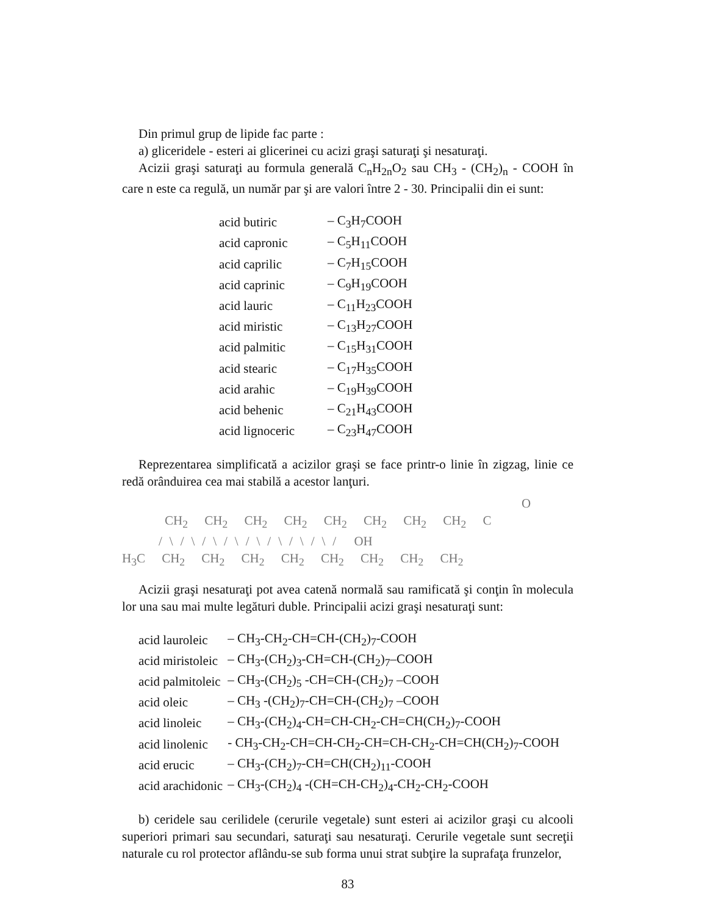Din primul grup de lipide fac parte :
a) gliceridele - esteri ai glicerinei cu acizi graşi saturaţi şi nesaturaţi.
Acizii graşi saturaţi au formula generală C<sub>n</sub>H<sub>2n</sub>O<sub>2</sub> sau CH<sub>3</sub> - (CH<sub>2</sub>)<sub>n</sub> - COOH în care n este ca regulă, un număr par şi are valori între 2 - 30. Principalii din ei sunt:
| acid butiric | – C<sub>3</sub>H<sub>7</sub>COOH |
| acid capronic | – C<sub>5</sub>H<sub>11</sub>COOH |
| acid caprilic | – C<sub>7</sub>H<sub>15</sub>COOH |
| acid caprinic | – C<sub>9</sub>H<sub>19</sub>COOH |
| acid lauric | – C<sub>11</sub>H<sub>23</sub>COOH |
| acid miristic | – C<sub>13</sub>H<sub>27</sub>COOH |
| acid palmitic | – C<sub>15</sub>H<sub>31</sub>COOH |
| acid stearic | – C<sub>17</sub>H<sub>35</sub>COOH |
| acid arahic | – C<sub>19</sub>H<sub>39</sub>COOH |
| acid behenic | – C<sub>21</sub>H<sub>43</sub>COOH |
| acid lignoceric | – C<sub>23</sub>H<sub>47</sub>COOH |
Reprezentarea simplificată a acizilor graşi se face printr-o linie în zigzag, linie ce redă orânduirea cea mai stabilă a acestor lanţuri.
O
CH<sub>2</sub> CH<sub>2</sub> CH<sub>2</sub> CH<sub>2</sub> CH<sub>2</sub> CH<sub>2</sub> CH<sub>2</sub> CH<sub>2</sub> C
/\/\/\/\/\/\/\/\/ OH
H<sub>3</sub>C CH<sub>2</sub> CH<sub>2</sub> CH<sub>2</sub> CH<sub>2</sub> CH<sub>2</sub> CH<sub>2</sub> CH<sub>2</sub> CH<sub>2</sub>
Acizii graşi nesaturaţi pot avea catenă normală sau ramificată şi conţin în molecula lor una sau mai multe legături duble. Principalii acizi graşi nesaturaţi sunt:
| acid lauroleic | – CH<sub>3</sub>-CH<sub>2</sub>-CH=CH-(CH<sub>2</sub>)<sub>7</sub>-COOH |
| acid miristoleic | – CH<sub>3</sub>-(CH<sub>2</sub>)<sub>3</sub>-CH=CH-(CH<sub>2</sub>)<sub>7</sub>–COOH |
| acid palmitoleic | – CH<sub>3</sub>-(CH<sub>2</sub>)<sub>5</sub> -CH=CH-(CH<sub>2</sub>)<sub>7</sub> –COOH |
| acid oleic | – CH<sub>3</sub> -(CH<sub>2</sub>)<sub>7</sub>-CH=CH-(CH<sub>2</sub>)<sub>7</sub> –COOH |
| acid linoleic | – CH<sub>3</sub>-(CH<sub>2</sub>)<sub>4</sub>-CH=CH-CH<sub>2</sub>-CH=CH(CH<sub>2</sub>)<sub>7</sub>-COOH |
| acid linolenic | - CH<sub>3</sub>-CH<sub>2</sub>-CH=CH-CH<sub>2</sub>-CH=CH-CH<sub>2</sub>-CH=CH(CH<sub>2</sub>)<sub>7</sub>-COOH |
| acid erucic | – CH<sub>3</sub>-(CH<sub>2</sub>)<sub>7</sub>-CH=CH(CH<sub>2</sub>)<sub>11</sub>-COOH |
| acid arachidonic | – CH<sub>3</sub>-(CH<sub>2</sub>)<sub>4</sub> -(CH=CH-CH<sub>2</sub>)<sub>4</sub>-CH<sub>2</sub>-CH<sub>2</sub>-COOH |
b) ceridele sau cerilidele (cerurile vegetale) sunt esteri ai acizilor graşi cu alcooli superiori primari sau secundari, saturaţi sau nesaturaţi. Cerurile vegetale sunt secreţii naturale cu rol protector aflându-se sub forma unui strat subţire la suprafaţa frunzelor,
83